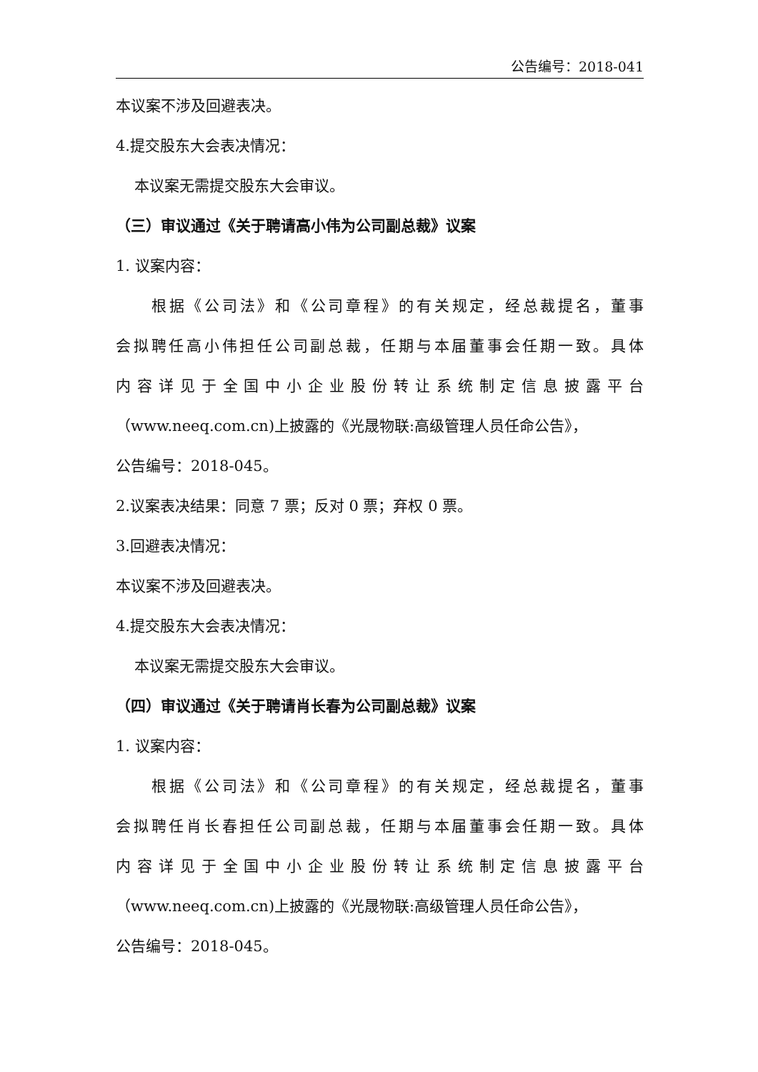公告编号：2018-041
本议案不涉及回避表决。
4.提交股东大会表决情况：
本议案无需提交股东大会审议。
（三）审议通过《关于聘请高小伟为公司副总裁》议案
1. 议案内容：
根据《公司法》和《公司章程》的有关规定，经总裁提名，董事
会拟聘任高小伟担任公司副总裁，任期与本届董事会任期一致。具体
内容详见于全国中小企业股份转让系统制定信息披露平台
（www.neeq.com.cn)上披露的《光晟物联:高级管理人员任命公告》，
公告编号：2018-045。
2.议案表决结果：同意 7 票；反对 0 票；弃权 0 票。
3.回避表决情况：
本议案不涉及回避表决。
4.提交股东大会表决情况：
本议案无需提交股东大会审议。
（四）审议通过《关于聘请肖长春为公司副总裁》议案
1. 议案内容：
根据《公司法》和《公司章程》的有关规定，经总裁提名，董事
会拟聘任肖长春担任公司副总裁，任期与本届董事会任期一致。具体
内容详见于全国中小企业股份转让系统制定信息披露平台
（www.neeq.com.cn)上披露的《光晟物联:高级管理人员任命公告》，
公告编号：2018-045。